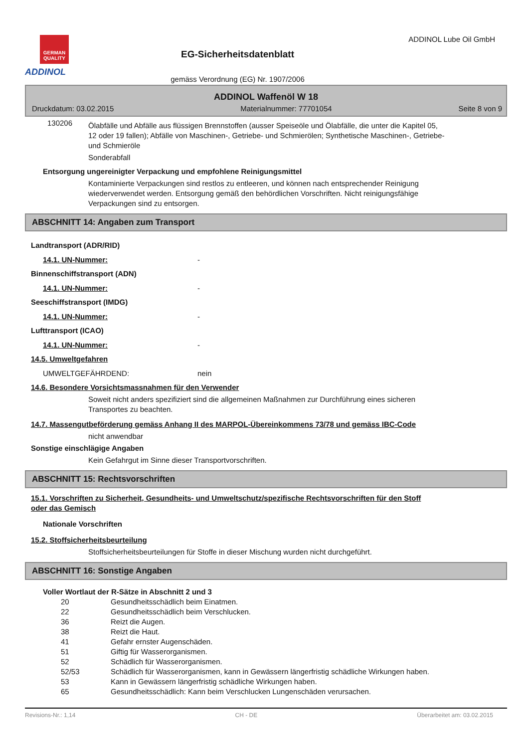GERMAN QUALITY
ADDINOL
EG-Sicherheitsdatenblatt
gemäss Verordnung (EG) Nr. 1907/2006
ADDINOL Lube Oil GmbH
ADDINOL Waffenöl W 18
Druckdatum: 03.02.2015 Materialnummer: 77701054 Seite 8 von 9
130206
Ölabfälle und Abfälle aus flüssigen Brennstoffen (ausser Speiseöle und Ölabfälle, die unter die Kapitel 05, 12 oder 19 fallen); Abfälle von Maschinen-, Getriebe- und Schmierölen; Synthetische Maschinen-, Getriebe- und Schmieröle
Sonderabfall
Entsorgung ungereinigter Verpackung und empfohlene Reinigungsmittel
Kontaminierte Verpackungen sind restlos zu entleeren, und können nach entsprechender Reinigung wiederverwendet werden. Entsorgung gemäß den behördlichen Vorschriften. Nicht reinigungsfähige Verpackungen sind zu entsorgen.
ABSCHNITT 14: Angaben zum Transport
Landtransport (ADR/RID)
14.1. UN-Nummer: -
Binnenschiffstransport (ADN)
14.1. UN-Nummer: -
Seeschiffstransport (IMDG)
14.1. UN-Nummer: -
Lufttransport (ICAO)
14.1. UN-Nummer: -
14.5. Umweltgefahren
UMWELTGEFÄHRDEND: nein
14.6. Besondere Vorsichtsmassnahmen für den Verwender
Soweit nicht anders spezifiziert sind die allgemeinen Maßnahmen zur Durchführung eines sicheren Transportes zu beachten.
14.7. Massengutbeförderung gemäss Anhang II des MARPOL-Übereinkommens 73/78 und gemäss IBC-Code
nicht anwendbar
Sonstige einschlägige Angaben
Kein Gefahrgut im Sinne dieser Transportvorschriften.
ABSCHNITT 15: Rechtsvorschriften
15.1. Vorschriften zu Sicherheit, Gesundheits- und Umweltschutz/spezifische Rechtsvorschriften für den Stoff oder das Gemisch
Nationale Vorschriften
15.2. Stoffsicherheitsbeurteilung
Stoffsicherheitsbeurteilungen für Stoffe in dieser Mischung wurden nicht durchgeführt.
ABSCHNITT 16: Sonstige Angaben
Voller Wortlaut der R-Sätze in Abschnitt 2 und 3
20 Gesundheitsschädlich beim Einatmen.
22 Gesundheitsschädlich beim Verschlucken.
36 Reizt die Augen.
38 Reizt die Haut.
41 Gefahr ernster Augenschäden.
51 Giftig für Wasserorganismen.
52 Schädlich für Wasserorganismen.
52/53 Schädlich für Wasserorganismen, kann in Gewässern längerfristig schädliche Wirkungen haben.
53 Kann in Gewässern längerfristig schädliche Wirkungen haben.
65 Gesundheitsschädlich: Kann beim Verschlucken Lungenschäden verursachen.
Revisions-Nr.: 1,14 CH - DE Überarbeitet am: 03.02.2015